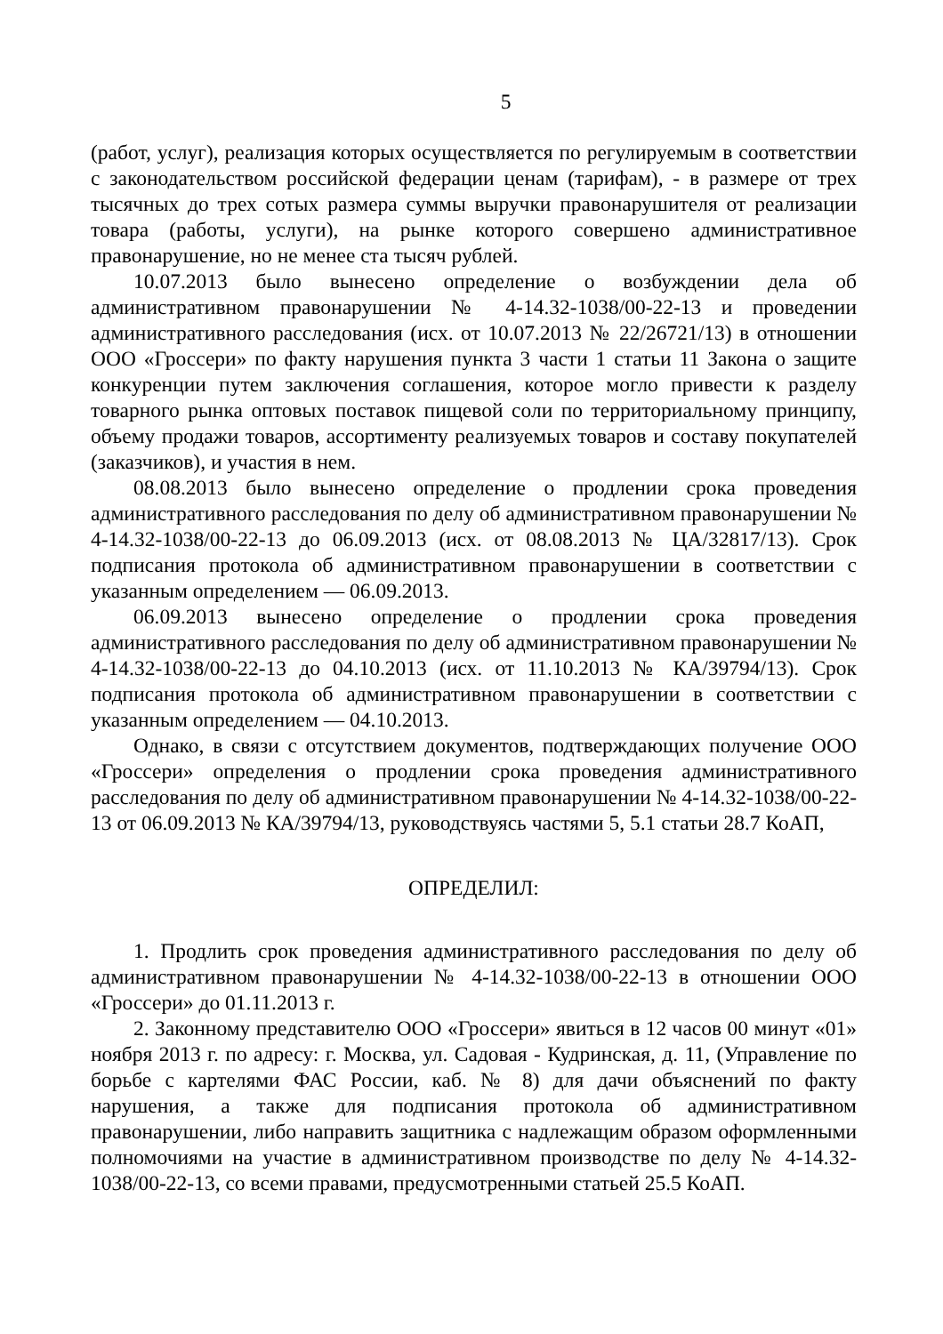5
(работ, услуг), реализация которых осуществляется по регулируемым в соответствии с законодательством российской федерации ценам (тарифам), - в размере от трех тысячных до трех сотых размера суммы выручки правонарушителя от реализации товара (работы, услуги), на рынке которого совершено административное правонарушение, но не менее ста тысяч рублей.
10.07.2013 было вынесено определение о возбуждении дела об административном правонарушении № 4-14.32-1038/00-22-13 и проведении административного расследования (исх. от 10.07.2013 № 22/26721/13) в отношении ООО «Гроссери» по факту нарушения пункта 3 части 1 статьи 11 Закона о защите конкуренции путем заключения соглашения, которое могло привести к разделу товарного рынка оптовых поставок пищевой соли по территориальному принципу, объему продажи товаров, ассортименту реализуемых товаров и составу покупателей (заказчиков), и участия в нем.
08.08.2013 было вынесено определение о продлении срока проведения административного расследования по делу об административном правонарушении № 4-14.32-1038/00-22-13 до 06.09.2013 (исх. от 08.08.2013 № ЦА/32817/13). Срок подписания протокола об административном правонарушении в соответствии с указанным определением — 06.09.2013.
06.09.2013 вынесено определение о продлении срока проведения административного расследования по делу об административном правонарушении № 4-14.32-1038/00-22-13 до 04.10.2013 (исх. от 11.10.2013 № КА/39794/13). Срок подписания протокола об административном правонарушении в соответствии с указанным определением — 04.10.2013.
Однако, в связи с отсутствием документов, подтверждающих получение ООО «Гроссери» определения о продлении срока проведения административного расследования по делу об административном правонарушении № 4-14.32-1038/00-22-13 от 06.09.2013 № КА/39794/13, руководствуясь частями 5, 5.1 статьи 28.7 КоАП,
ОПРЕДЕЛИЛ:
1. Продлить срок проведения административного расследования по делу об административном правонарушении № 4-14.32-1038/00-22-13 в отношении ООО «Гроссери» до 01.11.2013 г.
2. Законному представителю ООО «Гроссери» явиться в 12 часов 00 минут «01» ноября 2013 г. по адресу: г. Москва, ул. Садовая - Кудринская, д. 11, (Управление по борьбе с картелями ФАС России, каб. № 8) для дачи объяснений по факту нарушения, а также для подписания протокола об административном правонарушении, либо направить защитника с надлежащим образом оформленными полномочиями на участие в административном производстве по делу № 4-14.32-1038/00-22-13, со всеми правами, предусмотренными статьей 25.5 КоАП.